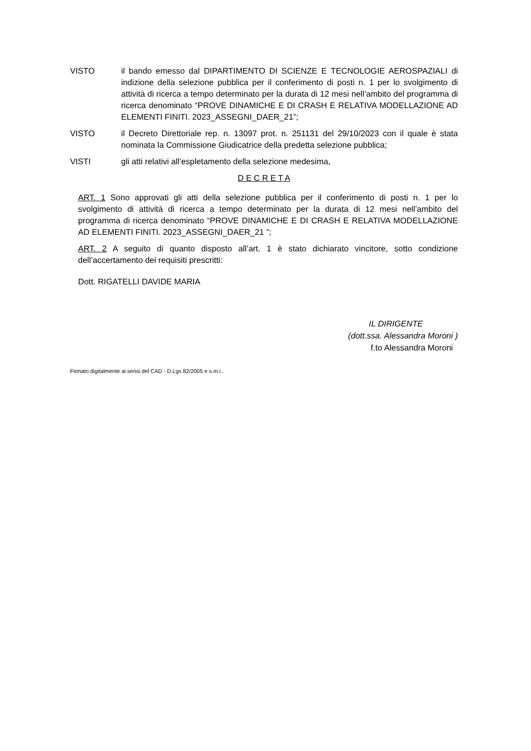VISTO il bando emesso dal DIPARTIMENTO DI SCIENZE E TECNOLOGIE AEROSPAZIALI di indizione della selezione pubblica per il conferimento di posti n. 1 per lo svolgimento di attività di ricerca a tempo determinato per la durata di 12 mesi nell’ambito del programma di ricerca denominato “PROVE DINAMICHE E DI CRASH E RELATIVA MODELLAZIONE AD ELEMENTI FINITI. 2023_ASSEGNI_DAER_21”;
VISTO il Decreto Direttoriale rep. n. 13097 prot. n. 251131 del 29/10/2023 con il quale è stata nominata la Commissione Giudicatrice della predetta selezione pubblica;
VISTI gli atti relativi all’espletamento della selezione medesima,
D E C R E T A
ART. 1 Sono approvati gli atti della selezione pubblica per il conferimento di posti n. 1 per lo svolgimento di attività di ricerca a tempo determinato per la durata di 12 mesi nell’ambito del programma di ricerca denominato “PROVE DINAMICHE E DI CRASH E RELATIVA MODELLAZIONE AD ELEMENTI FINITI. 2023_ASSEGNI_DAER_21 ”;
ART. 2 A seguito di quanto disposto all’art. 1 è stato dichiarato vincitore, sotto condizione dell’accertamento dei requisiti prescritti:
Dott. RIGATELLI DAVIDE MARIA
IL DIRIGENTE
(dott.ssa. Alessandra Moroni )
f.to Alessandra Moroni
Firmato digitalmente ai sensi del CAD - D.Lgs 82/2005 e s.m.i..